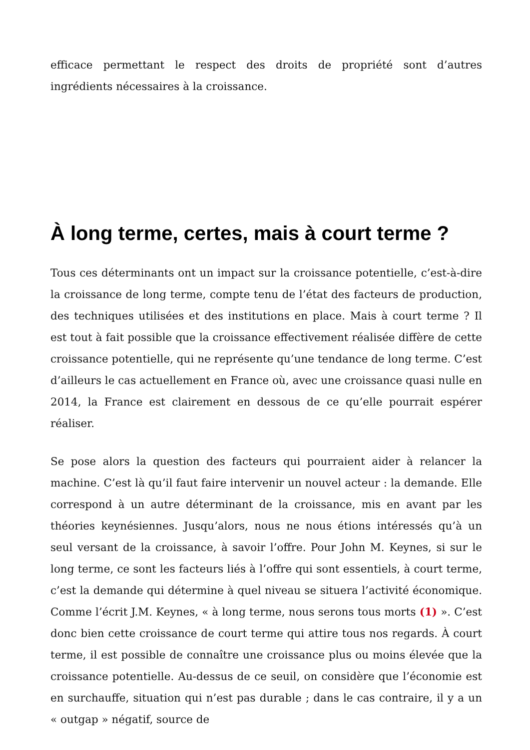efficace permettant le respect des droits de propriété sont d’autres ingrédients nécessaires à la croissance.
À long terme, certes, mais à court terme ?
Tous ces déterminants ont un impact sur la croissance potentielle, c’est-à-dire la croissance de long terme, compte tenu de l’état des facteurs de production, des techniques utilisées et des institutions en place. Mais à court terme ? Il est tout à fait possible que la croissance effectivement réalisée diffère de cette croissance potentielle, qui ne représente qu’une tendance de long terme. C’est d’ailleurs le cas actuellement en France où, avec une croissance quasi nulle en 2014, la France est clairement en dessous de ce qu’elle pourrait espérer réaliser.
Se pose alors la question des facteurs qui pourraient aider à relancer la machine. C’est là qu’il faut faire intervenir un nouvel acteur : la demande. Elle correspond à un autre déterminant de la croissance, mis en avant par les théories keynésiennes. Jusqu’alors, nous ne nous étions intéressés qu’à un seul versant de la croissance, à savoir l’offre. Pour John M. Keynes, si sur le long terme, ce sont les facteurs liés à l’offre qui sont essentiels, à court terme, c’est la demande qui détermine à quel niveau se situera l’activité économique. Comme l’écrit J.M. Keynes, « à long terme, nous serons tous morts (1) ». C’est donc bien cette croissance de court terme qui attire tous nos regards. À court terme, il est possible de connaître une croissance plus ou moins élevée que la croissance potentielle. Au-dessus de ce seuil, on considère que l’économie est en surchauffe, situation qui n’est pas durable ; dans le cas contraire, il y a un « outgap » négatif, source de